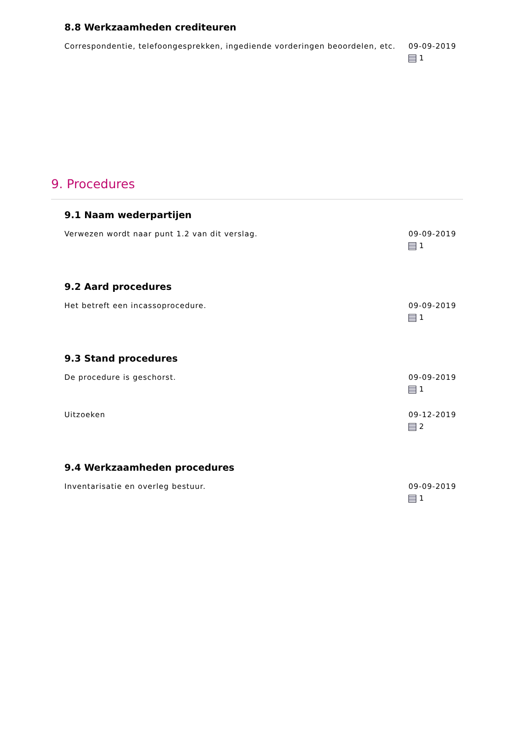8.8 Werkzaamheden crediteuren
Correspondentie, telefoongesprekken, ingediende vorderingen beoordelen, etc.
09-09-2019
1
9. Procedures
9.1 Naam wederpartijen
Verwezen wordt naar punt 1.2 van dit verslag. 09-09-2019
1
9.2 Aard procedures
Het betreft een incassoprocedure. 09-09-2019
1
9.3 Stand procedures
De procedure is geschorst. 09-09-2019
1
Uitzoeken 09-12-2019
2
9.4 Werkzaamheden procedures
Inventarisatie en overleg bestuur. 09-09-2019
1